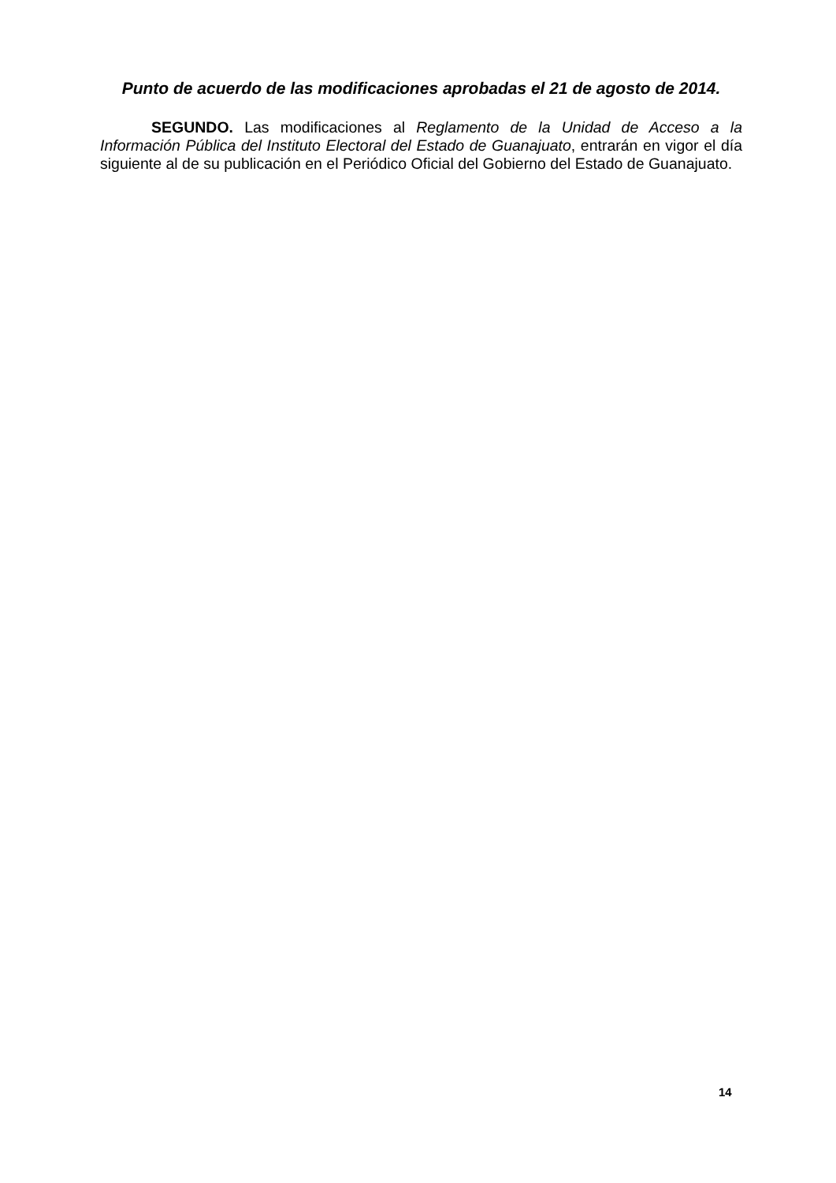Punto de acuerdo de las modificaciones aprobadas el 21 de agosto de 2014.
SEGUNDO. Las modificaciones al Reglamento de la Unidad de Acceso a la Información Pública del Instituto Electoral del Estado de Guanajuato, entrarán en vigor el día siguiente al de su publicación en el Periódico Oficial del Gobierno del Estado de Guanajuato.
14